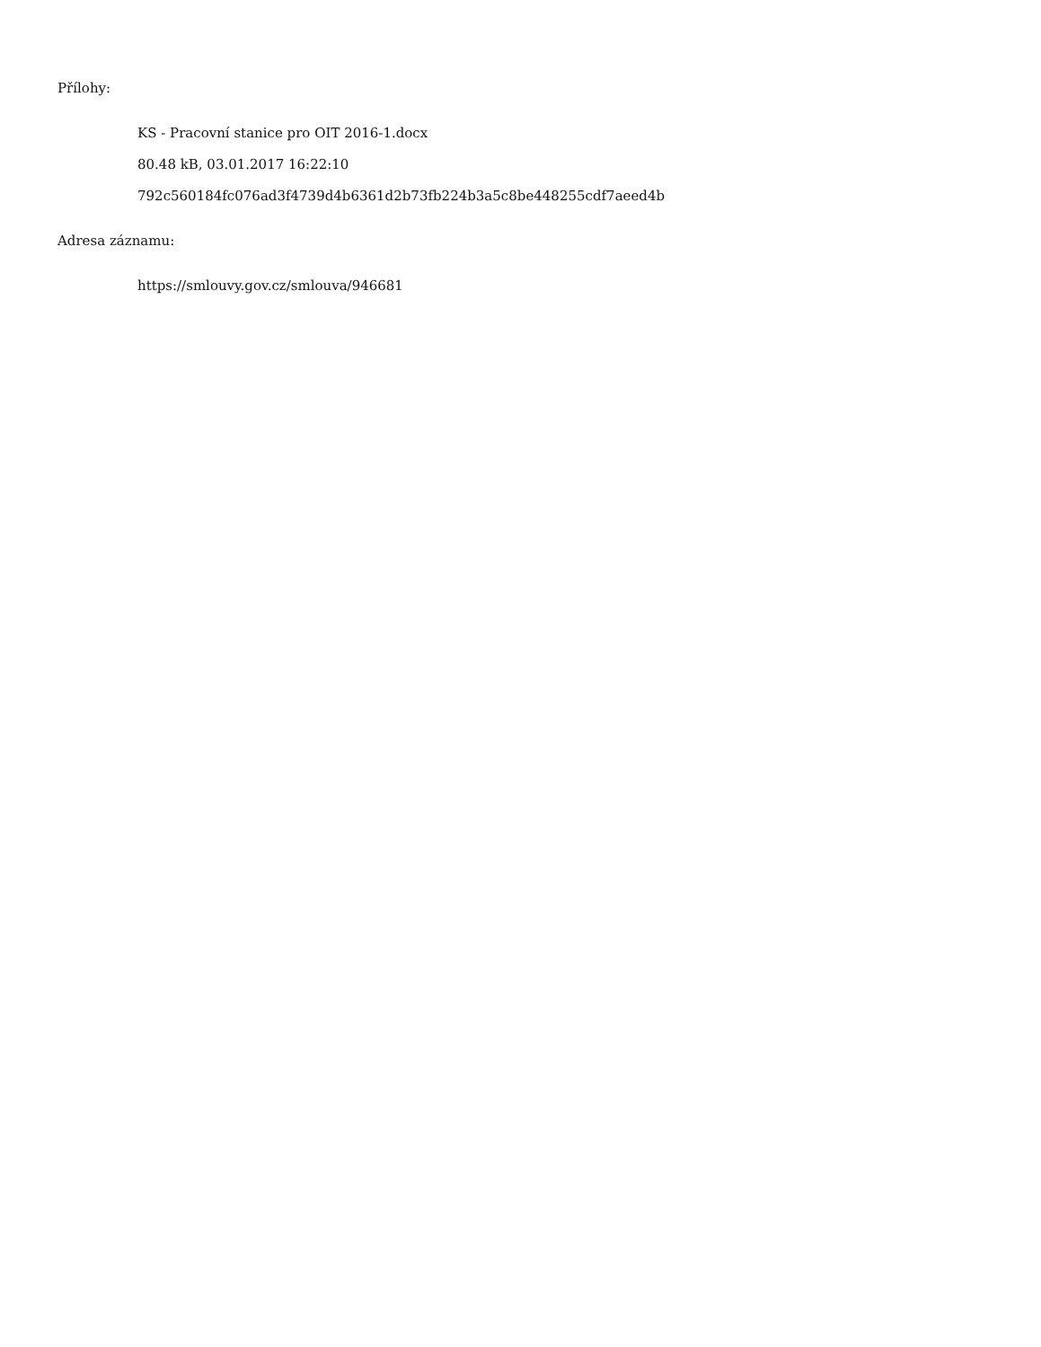Přílohy:
KS - Pracovní stanice pro OIT 2016-1.docx
80.48 kB, 03.01.2017 16:22:10
792c560184fc076ad3f4739d4b6361d2b73fb224b3a5c8be448255cdf7aeed4b
Adresa záznamu:
https://smlouvy.gov.cz/smlouva/946681